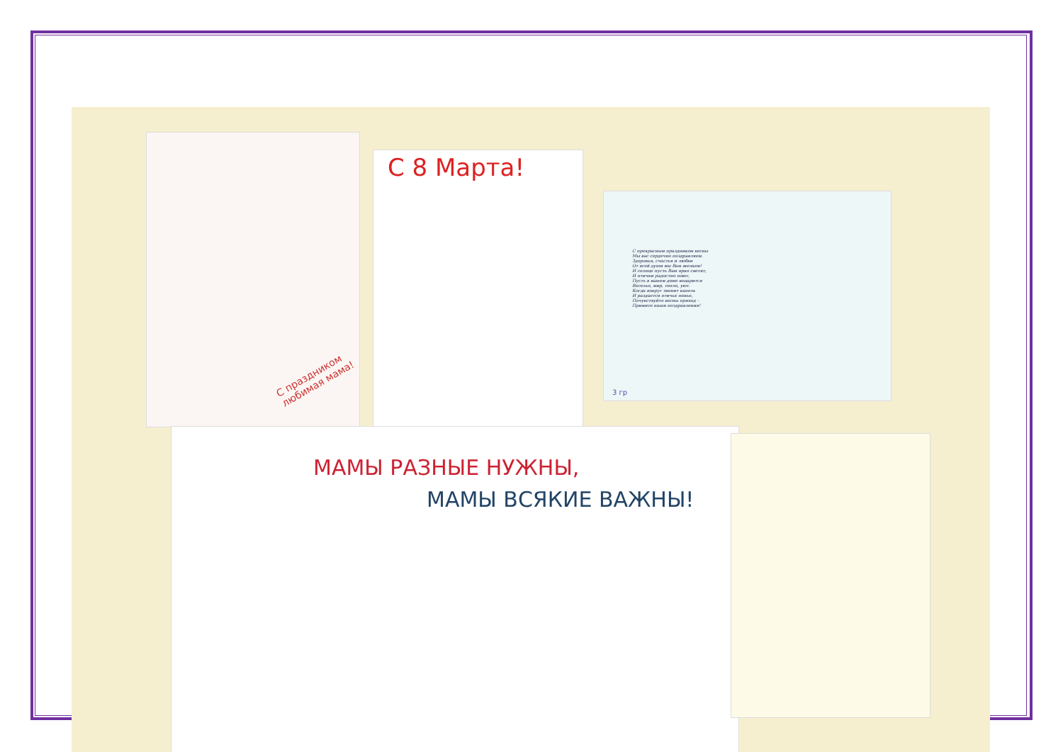С праздником любимая мама!
С 8 Марта!
С прекрасным праздником весны
Мы вас сердечно поздравляем.
Здоровья, счастья и любви
От всей души мы Вам желаем!
И солнце пусть Вам ярко светит,
И птички радостно поют,
Пусть в вашем доме воцарится
Веселье, мир, тепло, уют.
Когда вокруг звенит капель
И раздается птичье пенье,
Почувствуйте весны приход –
Примите наши поздравления!
3 гр
МАМЫ РАЗНЫЕ НУЖНЫ,
МАМЫ ВСЯКИЕ ВАЖНЫ!